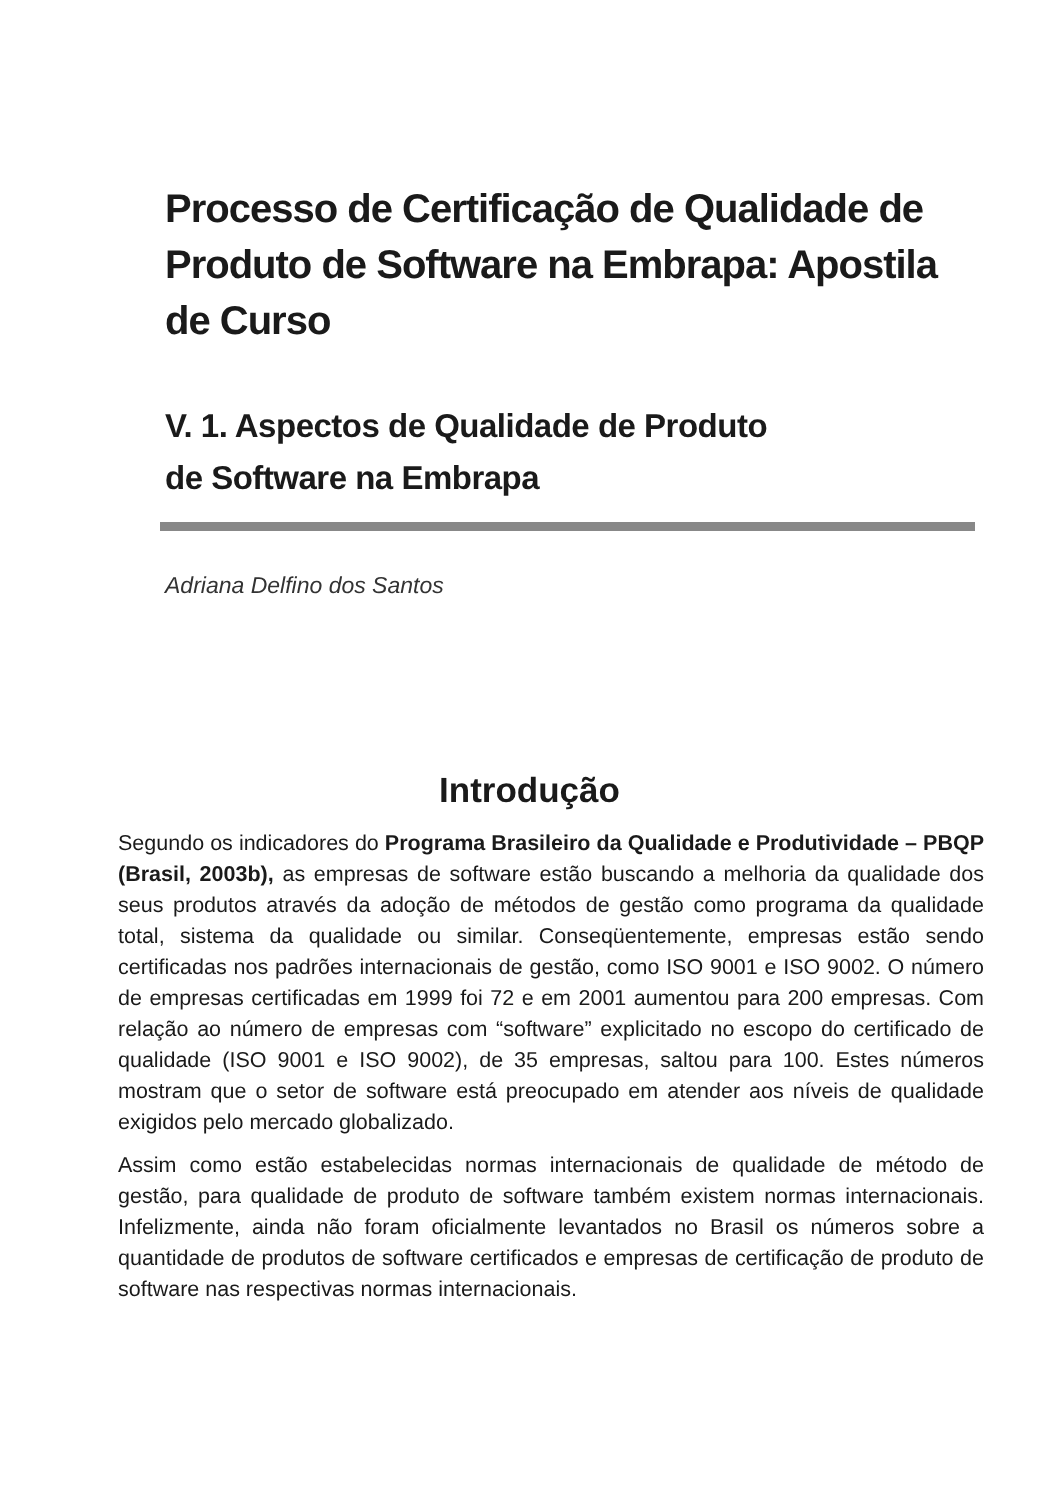Processo de Certificação de Qualidade de Produto de Software na Embrapa: Apostila de Curso
V. 1. Aspectos de Qualidade de Produto
de Software na Embrapa
Adriana Delfino dos Santos
Introdução
Segundo os indicadores do Programa Brasileiro da Qualidade e Produtividade – PBQP (Brasil, 2003b), as empresas de software estão buscando a melhoria da qualidade dos seus produtos através da adoção de métodos de gestão como programa da qualidade total, sistema da qualidade ou similar. Conseqüentemente, empresas estão sendo certificadas nos padrões internacionais de gestão, como ISO 9001 e ISO 9002. O número de empresas certificadas em 1999 foi 72 e em 2001 aumentou para 200 empresas. Com relação ao número de empresas com “software” explicitado no escopo do certificado de qualidade (ISO 9001 e ISO 9002), de 35 empresas, saltou para 100. Estes números mostram que o setor de software está preocupado em atender aos níveis de qualidade exigidos pelo mercado globalizado.
Assim como estão estabelecidas normas internacionais de qualidade de método de gestão, para qualidade de produto de software também existem normas internacionais. Infelizmente, ainda não foram oficialmente levantados no Brasil os números sobre a quantidade de produtos de software certificados e empresas de certificação de produto de software nas respectivas normas internacionais.